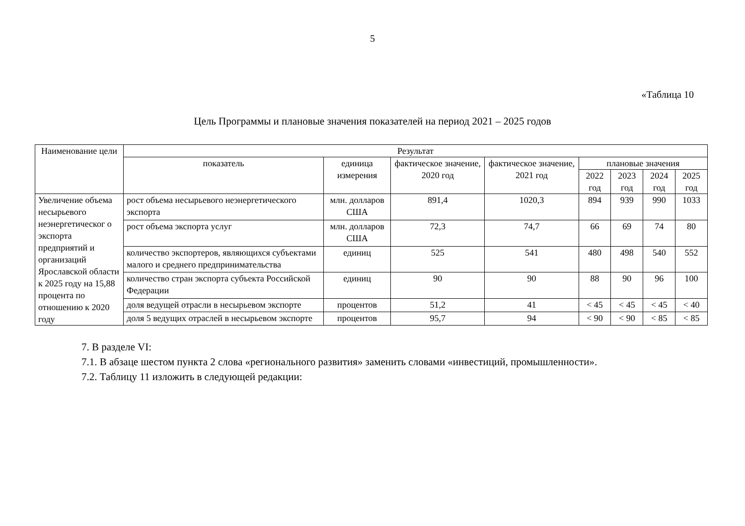5
«Таблица 10
Цель Программы и плановые значения показателей на период 2021 – 2025 годов
| Наименование цели | Результат | | | | | | | |
| --- | --- | --- | --- | --- | --- | --- | --- | --- |
| | показатель | единица измерения | фактическое значение, 2020 год | фактическое значение, 2021 год | плановые значения | | | |
| | | | | | 2022 год | 2023 год | 2024 год | 2025 год |
| Увеличение объема несырьевого неэнергетическог о экспорта предприятий и организаций Ярославской области к 2025 году на 15,88 процента по отношению к 2020 году | рост объема несырьевого неэнергетического экспорта | млн. долларов США | 891,4 | 1020,3 | 894 | 939 | 990 | 1033 |
| | рост объема экспорта услуг | млн. долларов США | 72,3 | 74,7 | 66 | 69 | 74 | 80 |
| | количество экспортеров, являющихся субъектами малого и среднего предпринимательства | единиц | 525 | 541 | 480 | 498 | 540 | 552 |
| | количество стран экспорта субъекта Российской Федерации | единиц | 90 | 90 | 88 | 90 | 96 | 100 |
| | доля ведущей отрасли в несырьевом экспорте | процентов | 51,2 | 41 | < 45 | < 45 | < 45 | < 40 |
| | доля 5 ведущих отраслей в несырьевом экспорте | процентов | 95,7 | 94 | < 90 | < 90 | < 85 | < 85 |
7. В разделе VI:
7.1. В абзаце шестом пункта 2 слова «регионального развития» заменить словами «инвестиций, промышленности».
7.2. Таблицу 11 изложить в следующей редакции: